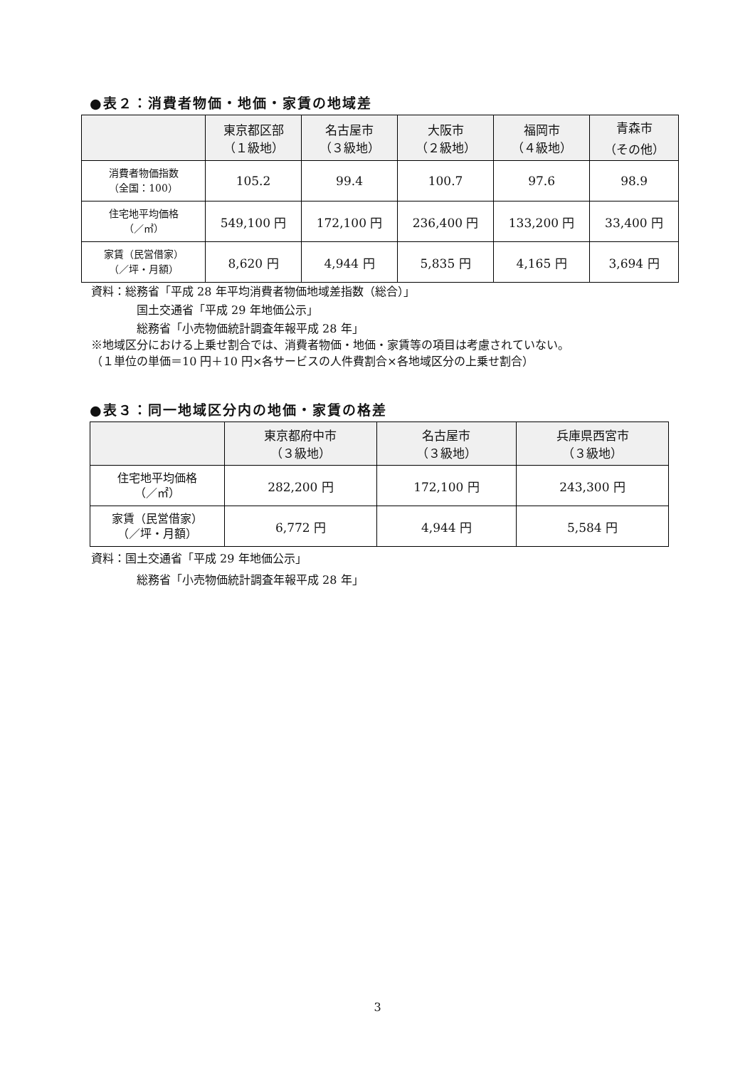●表２：消費者物価・地価・家賃の地域差
| | 東京都区部 （１級地） | 名古屋市 （３級地） | 大阪市 （２級地） | 福岡市 （４級地） | 青森市 （その他） |
| --- | --- | --- | --- | --- | --- |
| 消費者物価指数 （全国：100） | 105.2 | 99.4 | 100.7 | 97.6 | 98.9 |
| 住宅地平均価格 （／㎡） | 549,100 円 | 172,100 円 | 236,400 円 | 133,200 円 | 33,400 円 |
| 家賃（民営借家） （／坪・月額） | 8,620 円 | 4,944 円 | 5,835 円 | 4,165 円 | 3,694 円 |
資料：総務省「平成 28 年平均消費者物価地域差指数（総合）」
国土交通省「平成 29 年地価公示」
総務省「小売物価統計調査年報平成 28 年」
※地域区分における上乗せ割合では、消費者物価・地価・家賃等の項目は考慮されていない。
（１単位の単価＝10 円＋10 円×各サービスの人件費割合×各地域区分の上乗せ割合）
●表３：同一地域区分内の地価・家賃の格差
| | 東京都府中市 （３級地） | 名古屋市 （３級地） | 兵庫県西宮市 （３級地） |
| --- | --- | --- | --- |
| 住宅地平均価格 （／㎡） | 282,200 円 | 172,100 円 | 243,300 円 |
| 家賃（民営借家） （／坪・月額） | 6,772 円 | 4,944 円 | 5,584 円 |
資料：国土交通省「平成 29 年地価公示」
総務省「小売物価統計調査年報平成 28 年」
3